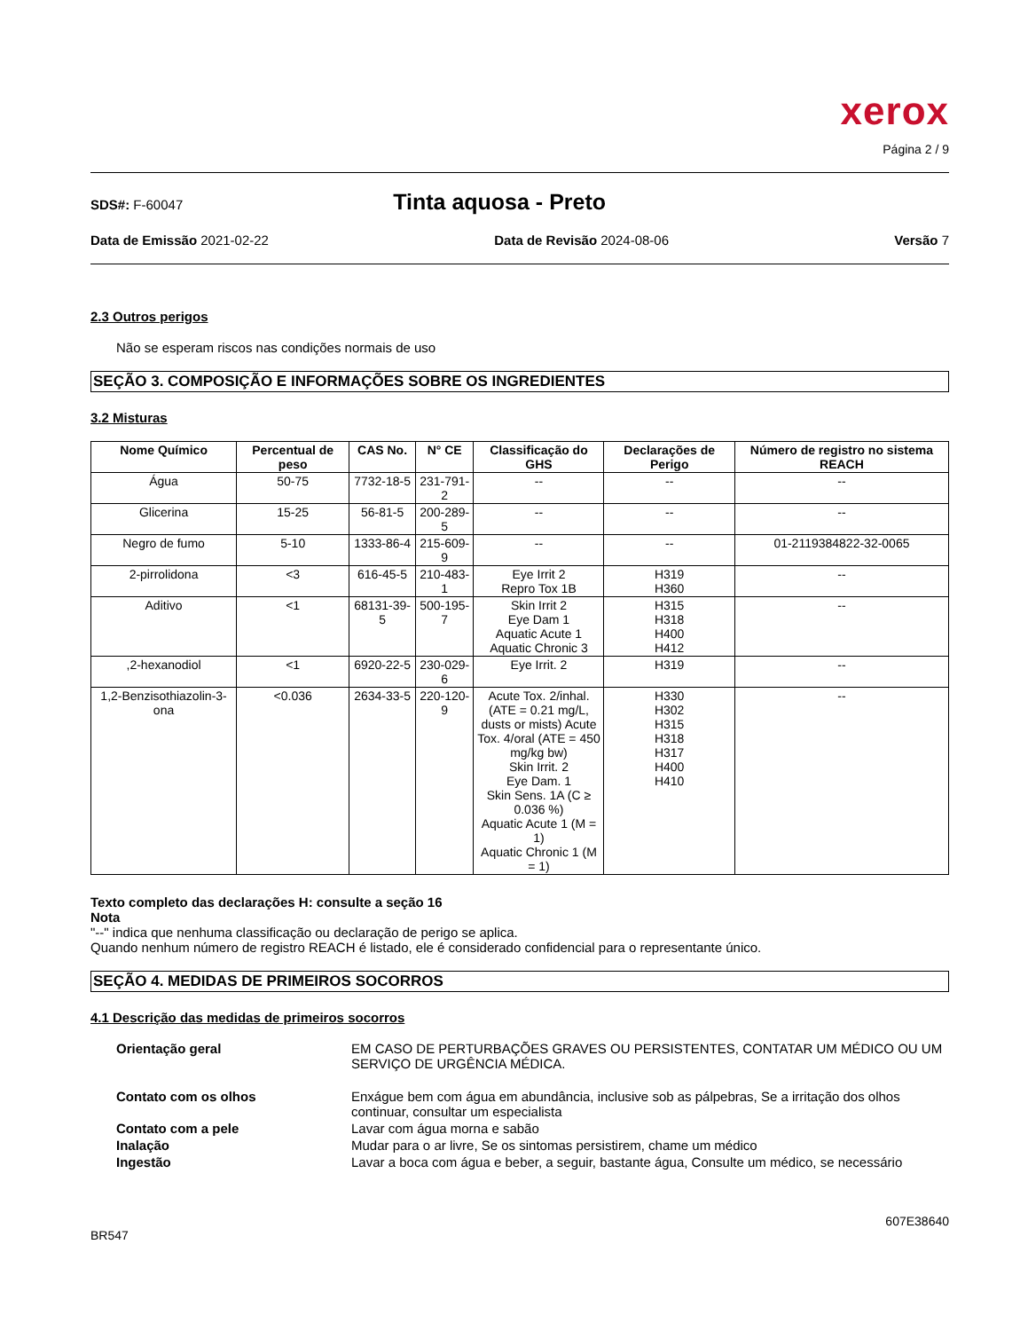xerox
Página 2 / 9
SDS#: F-60047
Tinta aquosa - Preto
Data de Emissão 2021-02-22 Data de Revisão 2024-08-06 Versão 7
2.3 Outros perigos
Não se esperam riscos nas condições normais de uso
SEÇÃO 3. COMPOSIÇÃO E INFORMAÇÕES SOBRE OS INGREDIENTES
3.2 Misturas
| Nome Químico | Percentual de peso | CAS No. | N° CE | Classificação do GHS | Declarações de Perigo | Número de registro no sistema REACH |
| --- | --- | --- | --- | --- | --- | --- |
| Água | 50-75 | 7732-18-5 | 231-791-2 | -- | -- | -- |
| Glicerina | 15-25 | 56-81-5 | 200-289-5 | -- | -- | -- |
| Negro de fumo | 5-10 | 1333-86-4 | 215-609-9 | -- | -- | 01-2119384822-32-0065 |
| 2-pirrolidona | <3 | 616-45-5 | 210-483-1 | Eye Irrit 2 Repro Tox 1B | H319 H360 | -- |
| Aditivo | <1 | 68131-39-5 | 500-195-7 | Skin Irrit 2 Eye Dam 1 Aquatic Acute 1 Aquatic Chronic 3 | H315 H318 H400 H412 | -- |
| ,2-hexanodiol | <1 | 6920-22-5 | 230-029-6 | Eye Irrit. 2 | H319 | -- |
| 1,2-Benzisothiazolin-3-ona | <0.036 | 2634-33-5 | 220-120-9 | Acute Tox. 2/inhal.(ATE = 0.21 mg/L, dusts or mists) Acute Tox. 4/oral (ATE = 450 mg/kg bw) Skin Irrit. 2 Eye Dam. 1 Skin Sens. 1A (C ≥ 0.036 %) Aquatic Acute 1 (M = 1) Aquatic Chronic 1 (M = 1) | H330 H302 H315 H318 H317 H400 H410 | -- |
Texto completo das declarações H: consulte a seção 16
Nota
"--" indica que nenhuma classificação ou declaração de perigo se aplica.
Quando nenhum número de registro REACH é listado, ele é considerado confidencial para o representante único.
SEÇÃO 4. MEDIDAS DE PRIMEIROS SOCORROS
4.1 Descrição das medidas de primeiros socorros
Orientação geral EM CASO DE PERTURBAÇÕES GRAVES OU PERSISTENTES, CONTATAR UM MÉDICO OU UM SERVIÇO DE URGÊNCIA MÉDICA. Contato com os olhos Enxágue bem com água em abundância, inclusive sob as pálpebras, Se a irritação dos olhos continuar, consultar um especialista Contato com a pele Lavar com água morna e sabão Inalação Mudar para o ar livre, Se os sintomas persistirem, chame um médico Ingestão Lavar a boca com água e beber, a seguir, bastante água, Consulte um médico, se necessário
607E38640
BR547